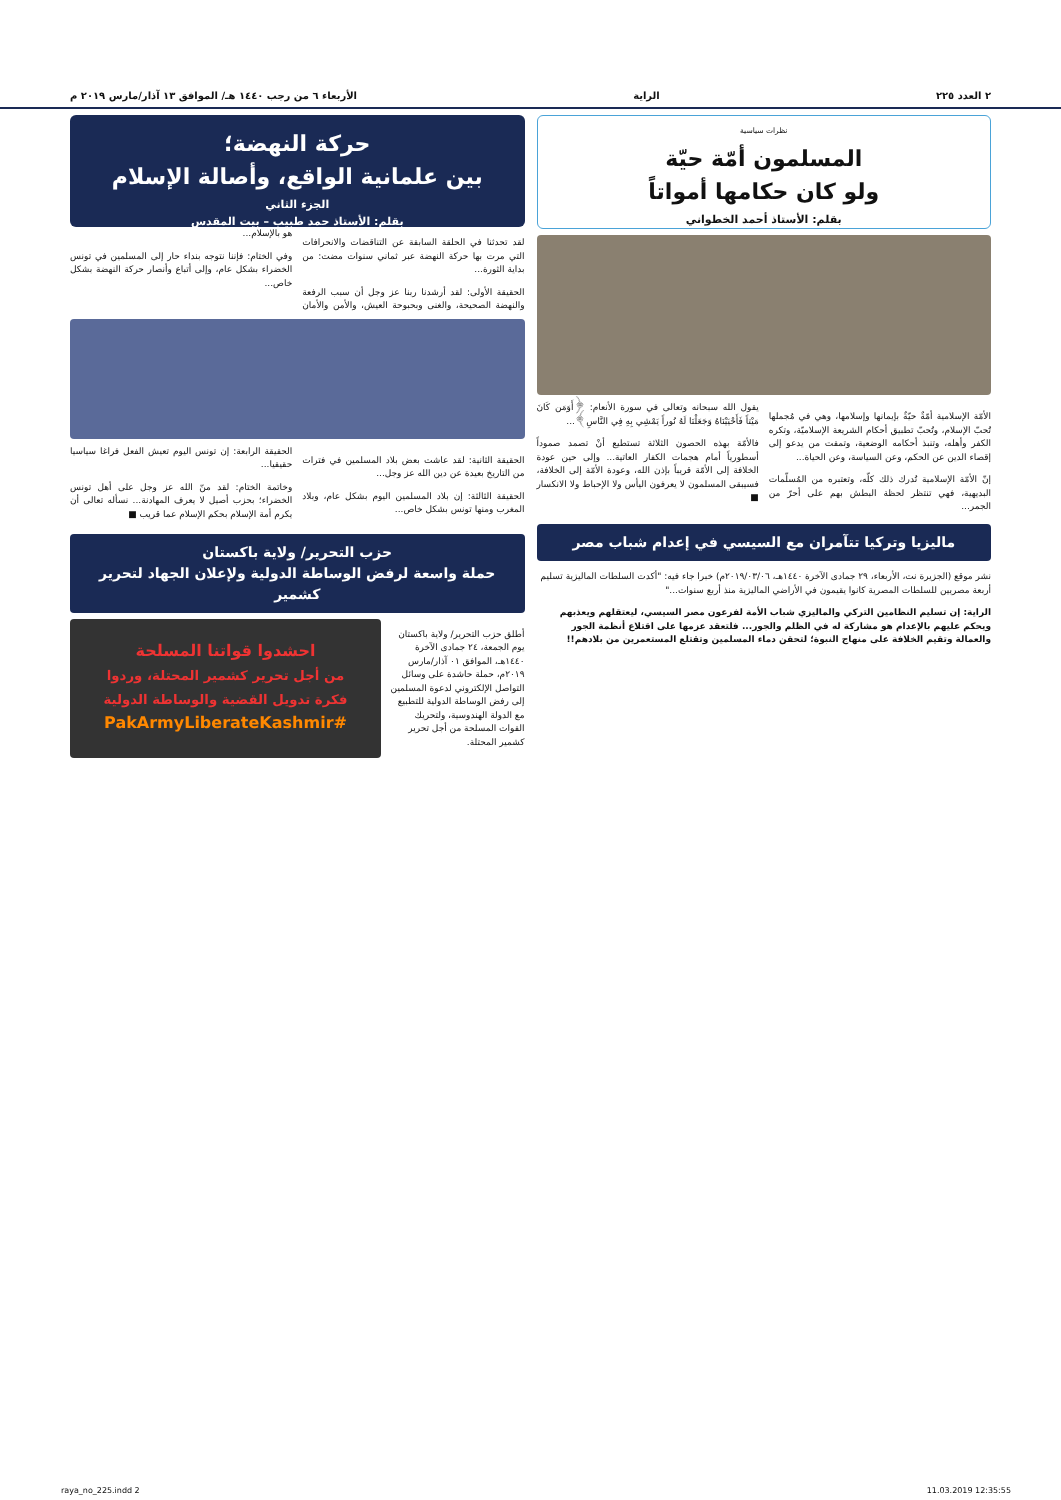٢ العدد ٢٢٥ الراية الأربعاء ٦ من رجب ١٤٤٠ هـ/ الموافق ١٣ آذار/مارس ٢٠١٩ م
نظرات سياسية
المسلمون أمّة حيّة
ولو كان حكامها أمواتاً
بقلم: الأستاذ أحمد الخطواني
الأمّة الإسلامية أمّةٌ حيّةٌ بإيمانها وإسلامها، وهي في مُجملها تُحبّ الإسلام، وتُحبّ تطبيق أحكام الشريعة الإسلاميّة، وتكره الكفر وأهله، وتنبذ أحكامه الوضعية، وتمقت من يدعو إلى إقصاء الدين عن الحكم، وعن السياسة، وعن الحياة...
إنّ الأمّة الإسلامية تُدرك ذلك كلّه، وتعتبره من المُسلّمات البديهية، فهي تنتظر لحظة البطش بهم على أحرّ من الجمر...
يقول الله سبحانه وتعالى في سورة الأنعام: ﴿أَوَمَن كَانَ مَيْتاً فَأَحْيَيْنَاهُ وَجَعَلْنَا لَهُ نُوراً يَمْشِي بِهِ فِي النَّاسِ﴾...
فالأمّة بهذه الحصون الثلاثة تستطيع أنْ تصمد صموداً أسطورياً أمام هجمات الكفار العاتية... وإلى حين عودة الخلافة إلى الأمّة قريباً بإذن الله، وعودة الأمّة إلى الخلافة، فسيبقى المسلمون لا يعرفون اليأس ولا الإحباط ولا الانكسار ■
ماليزيا وتركيا تتآمران مع السيسي في إعدام شباب مصر
نشر موقع (الجزيرة نت، الأربعاء، ٢٩ جمادى الآخرة ١٤٤٠هـ، ٢٠١٩/٠٣/٠٦م) خبرا جاء فيه: "أكدت السلطات الماليزية تسليم أربعة مصريين للسلطات المصرية كانوا يقيمون في الأراضي الماليزية منذ أربع سنوات..."
الراية: إن تسليم النظامين التركي والماليزي شباب الأمة لفرعون مصر السيسي، ليعتقلهم ويعذبهم ويحكم عليهم بالإعدام هو مشاركة له في الظلم والجور... فلتعقد عزمها على اقتلاع أنظمة الجور والعمالة وتقيم الخلافة على منهاج النبوة؛ لتحقن دماء المسلمين وتقتلع المستعمرين من بلادهم!!
حركة النهضة؛
بين علمانية الواقع، وأصالة الإسلام
الجزء الثاني
بقلم: الأستاذ حمد طبيب – بيت المقدس
لقد تحدثنا في الحلقة السابقة عن التناقضات والانحرافات التي مرت بها حركة النهضة عبر ثماني سنوات مضت: من بداية الثورة...
الحقيقة الأولى: لقد أرشدنا ربنا عز وجل أن سبب الرفعة والنهضة الصحيحة، والغنى وبحبوحة العيش، والأمن والأمان هو بالإسلام...
وفي الختام: فإننا نتوجه بنداء حار إلى المسلمين في تونس الخضراء بشكل عام، وإلى أتباع وأنصار حركة النهضة بشكل خاص...
الحقيقة الثانية: لقد عاشت بعض بلاد المسلمين في فترات من التاريخ بعيدة عن دين الله عز وجل...
الحقيقة الثالثة: إن بلاد المسلمين اليوم بشكل عام، وبلاد المغرب ومنها تونس بشكل خاص...
الحقيقة الرابعة: إن تونس اليوم تعيش الفعل فراغا سياسيا حقيقيا...
وخاتمة الختام: لقد منّ الله عز وجل على أهل تونس الخضراء؛ بحزب أصيل لا يعرف المهادنة... نسأله تعالى أن يكرم أمة الإسلام بحكم الإسلام عما قريب ■
حزب التحرير/ ولاية باكستان
حملة واسعة لرفض الوساطة الدولية ولإعلان الجهاد لتحرير كشمير
أطلق حزب التحرير/ ولاية باكستان يوم الجمعة، ٢٤ جمادى الآخرة ١٤٤٠هـ، الموافق ٠١ آذار/مارس ٢٠١٩م، حملة حاشدة على وسائل التواصل الإلكتروني لدعوة المسلمين إلى رفض الوساطة الدولية للتطبيع مع الدولة الهندوسية، ولتحريك القوات المسلحة من أجل تحرير كشمير المحتلة.
احشدوا قواتنا المسلحة
من أجل تحرير كشمير المحتلة، وردوا فكرة تدويل القضية والوساطة الدولية
#PakArmyLiberateKashmir
raya_no_225.indd 2 11.03.2019 12:35:55